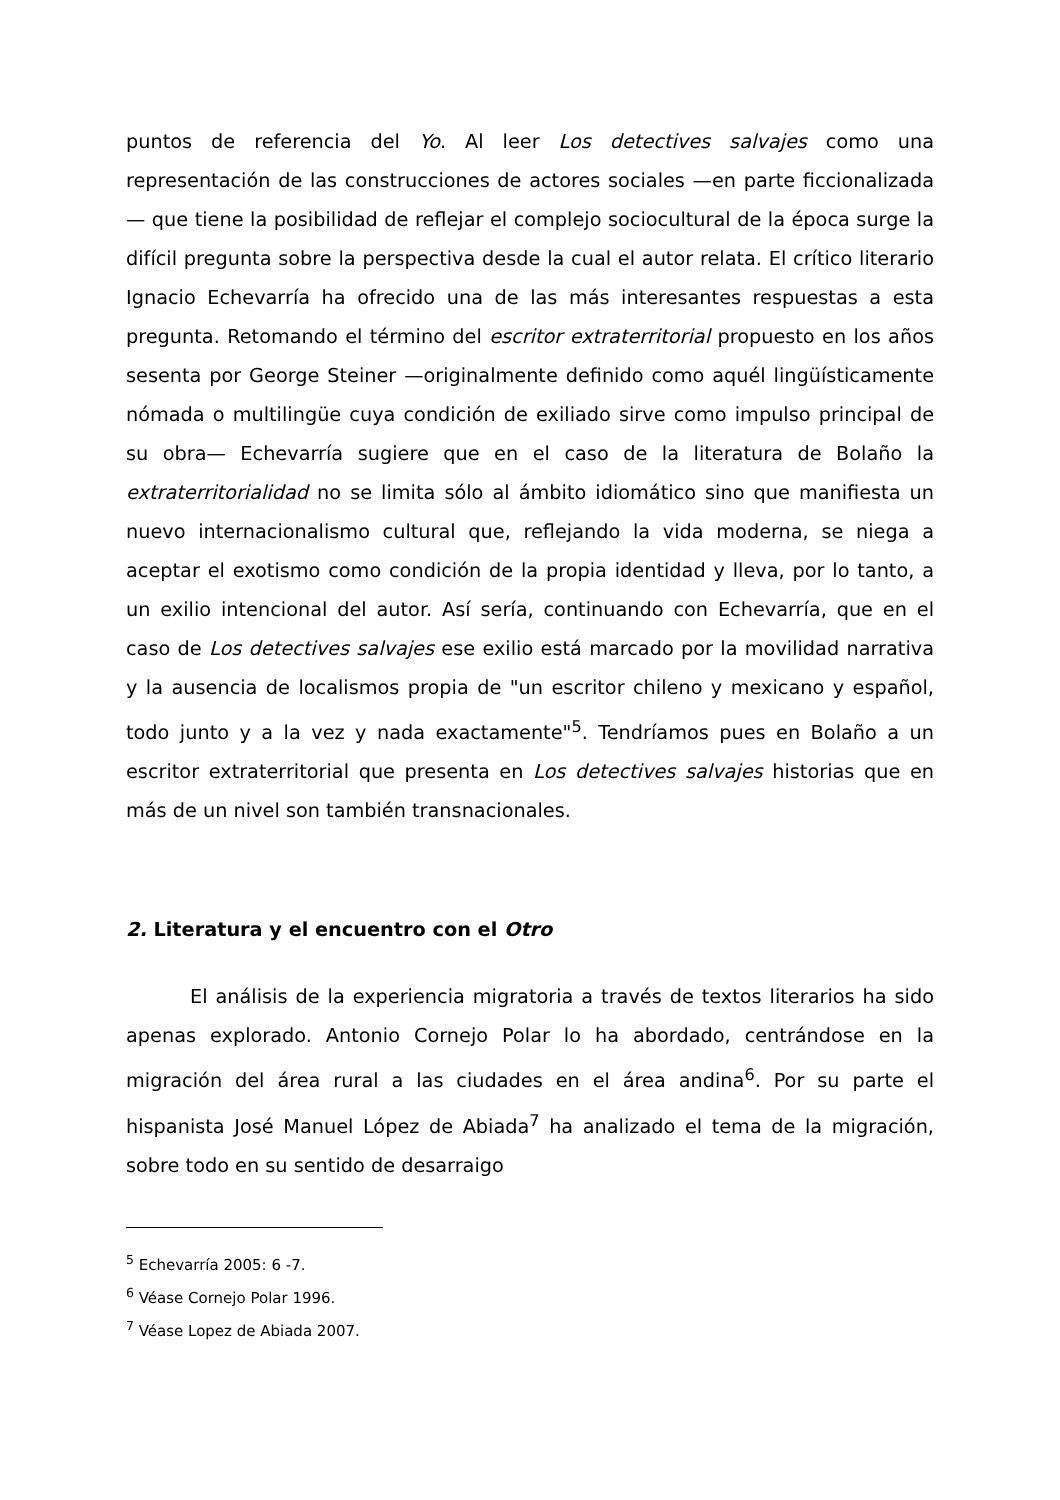puntos de referencia del Yo. Al leer Los detectives salvajes como una representación de las construcciones de actores sociales —en parte ficcionalizada— que tiene la posibilidad de reflejar el complejo sociocultural de la época surge la difícil pregunta sobre la perspectiva desde la cual el autor relata. El crítico literario Ignacio Echevarría ha ofrecido una de las más interesantes respuestas a esta pregunta. Retomando el término del escritor extraterritorial propuesto en los años sesenta por George Steiner —originalmente definido como aquél lingüísticamente nómada o multilingüe cuya condición de exiliado sirve como impulso principal de su obra— Echevarría sugiere que en el caso de la literatura de Bolaño la extraterritorialidad no se limita sólo al ámbito idiomático sino que manifiesta un nuevo internacionalismo cultural que, reflejando la vida moderna, se niega a aceptar el exotismo como condición de la propia identidad y lleva, por lo tanto, a un exilio intencional del autor. Así sería, continuando con Echevarría, que en el caso de Los detectives salvajes ese exilio está marcado por la movilidad narrativa y la ausencia de localismos propia de "un escritor chileno y mexicano y español, todo junto y a la vez y nada exactamente"<sup>5</sup>. Tendríamos pues en Bolaño a un escritor extraterritorial que presenta en Los detectives salvajes historias que en más de un nivel son también transnacionales.
2. Literatura y el encuentro con el Otro
El análisis de la experiencia migratoria a través de textos literarios ha sido apenas explorado. Antonio Cornejo Polar lo ha abordado, centrándose en la migración del área rural a las ciudades en el área andina<sup>6</sup>. Por su parte el hispanista José Manuel López de Abiada<sup>7</sup> ha analizado el tema de la migración, sobre todo en su sentido de desarraigo
<sup>5</sup> Echevarría 2005: 6 -7.
<sup>6</sup> Véase Cornejo Polar 1996.
<sup>7</sup> Véase Lopez de Abiada 2007.